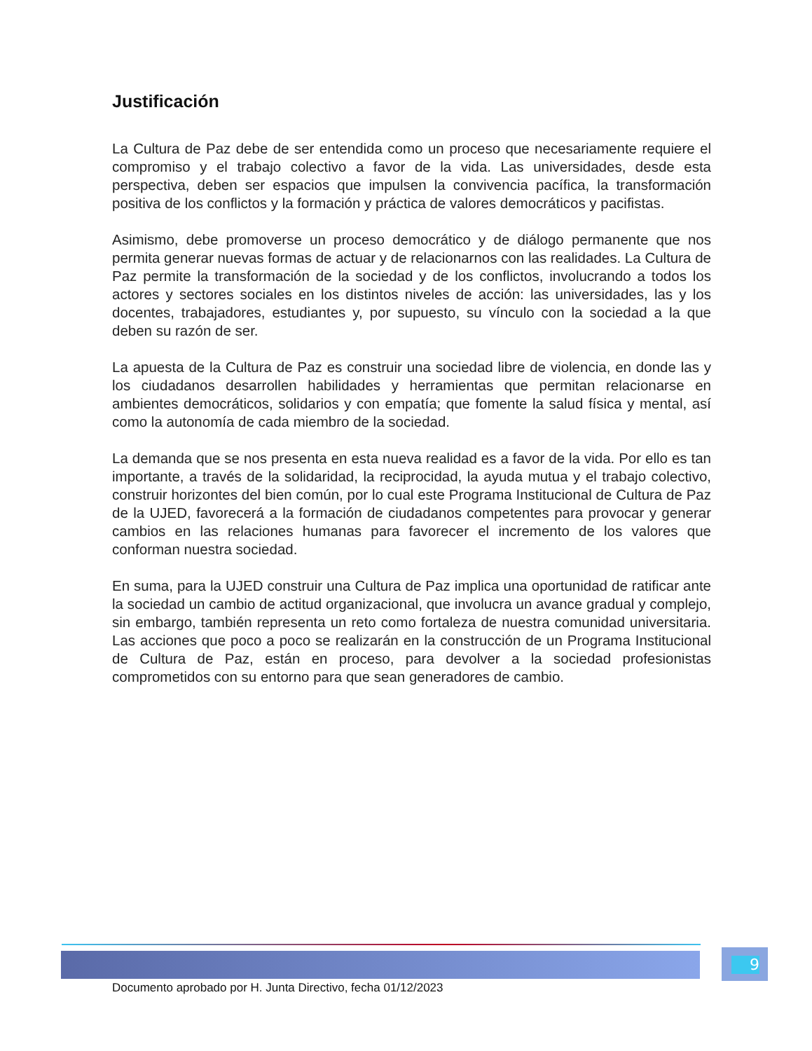Justificación
La Cultura de Paz debe de ser entendida como un proceso que necesariamente requiere el compromiso y el trabajo colectivo a favor de la vida. Las universidades, desde esta perspectiva, deben ser espacios que impulsen la convivencia pacífica, la transformación positiva de los conflictos y la formación y práctica de valores democráticos y pacifistas.
Asimismo, debe promoverse un proceso democrático y de diálogo permanente que nos permita generar nuevas formas de actuar y de relacionarnos con las realidades. La Cultura de Paz permite la transformación de la sociedad y de los conflictos, involucrando a todos los actores y sectores sociales en los distintos niveles de acción: las universidades, las y los docentes, trabajadores, estudiantes y, por supuesto, su vínculo con la sociedad a la que deben su razón de ser.
La apuesta de la Cultura de Paz es construir una sociedad libre de violencia, en donde las y los ciudadanos desarrollen habilidades y herramientas que permitan relacionarse en ambientes democráticos, solidarios y con empatía; que fomente la salud física y mental, así como la autonomía de cada miembro de la sociedad.
La demanda que se nos presenta en esta nueva realidad es a favor de la vida. Por ello es tan importante, a través de la solidaridad, la reciprocidad, la ayuda mutua y el trabajo colectivo, construir horizontes del bien común, por lo cual este Programa Institucional de Cultura de Paz de la UJED, favorecerá a la formación de ciudadanos competentes para provocar y generar cambios en las relaciones humanas para favorecer el incremento de los valores que conforman nuestra sociedad.
En suma, para la UJED construir una Cultura de Paz implica una oportunidad de ratificar ante la sociedad un cambio de actitud organizacional, que involucra un avance gradual y complejo, sin embargo, también representa un reto como fortaleza de nuestra comunidad universitaria. Las acciones que poco a poco se realizarán en la construcción de un Programa Institucional de Cultura de Paz, están en proceso, para devolver a la sociedad profesionistas comprometidos con su entorno para que sean generadores de cambio.
9
Documento aprobado por H. Junta Directivo, fecha 01/12/2023